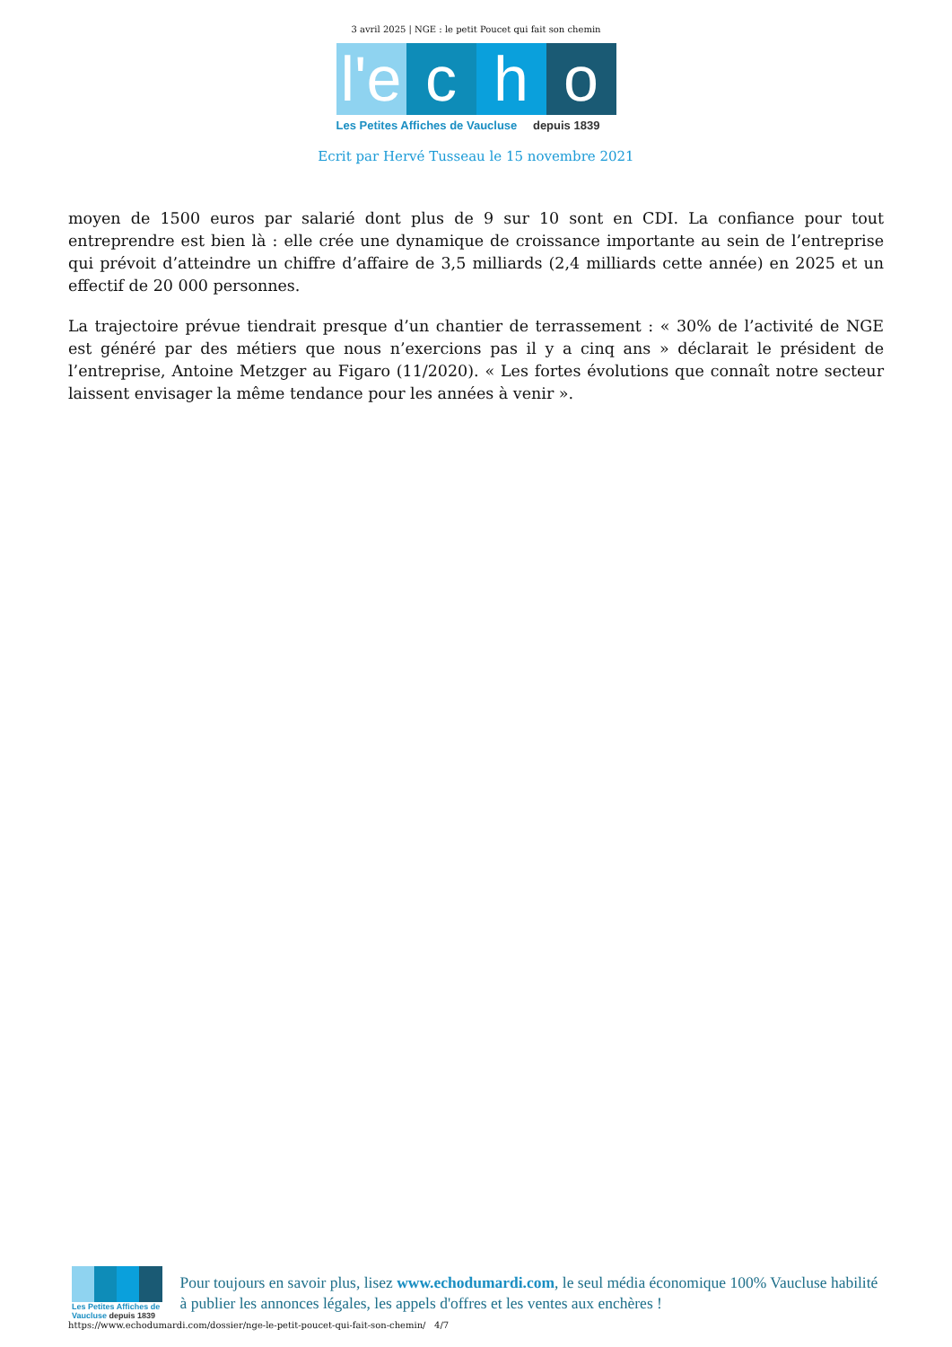3 avril 2025 | NGE : le petit Poucet qui fait son chemin
l'e
c h o
Les Petites Affiches de Vaucluse depuis 1839
Ecrit par Hervé Tusseau le 15 novembre 2021
moyen de 1500 euros par salarié dont plus de 9 sur 10 sont en CDI. La confiance pour tout entreprendre est bien là : elle crée une dynamique de croissance importante au sein de l’entreprise qui prévoit d’atteindre un chiffre d’affaire de 3,5 milliards (2,4 milliards cette année) en 2025 et un effectif de 20 000 personnes.
La trajectoire prévue tiendrait presque d’un chantier de terrassement : « 30% de l’activité de NGE est généré par des métiers que nous n’exercions pas il y a cinq ans » déclarait le président de l’entreprise, Antoine Metzger au Figaro (11/2020). « Les fortes évolutions que connaît notre secteur laissent envisager la même tendance pour les années à venir ».
Les Petites Affiches de Vaucluse depuis 1839
Pour toujours en savoir plus, lisez www.echodumardi.com, le seul média économique 100% Vaucluse habilité à publier les annonces légales, les appels d'offres et les ventes aux enchères !
https://www.echodumardi.com/dossier/nge-le-petit-poucet-qui-fait-son-chemin/ 4/7